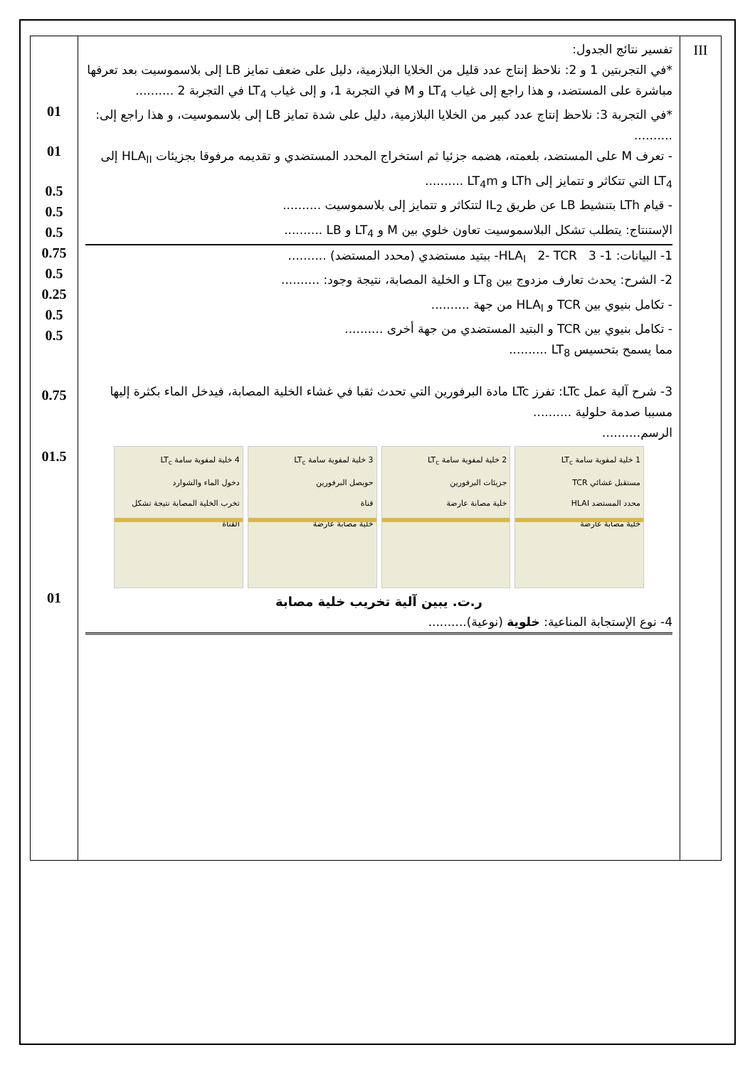| 01 01 0.5 0.5 0.5 0.75 0.5 0.25 0.5 0.5 0.75 01.5 01 | تفسير نتائج الجدول: *في التجربتين 1 و 2: نلاحظ إنتاج عدد قليل من الخلايا البلازمية، دليل على ضعف تمايز LB إلى بلاسموسيت بعد تعرفها مباشرة على المستضد، و هذا راجع إلى غياب LT<sub>4</sub> و M في التجربة 1، و إلى غياب LT<sub>4</sub> في التجربة 2 .......... *في التجربة 3: نلاحظ إنتاج عدد كبير من الخلايا البلازمية، دليل على شدة تمايز LB إلى بلاسموسيت، و هذا راجع إلى: .......... - تعرف M على المستضد، بلعمته، هضمه جزئيا ثم استخراج المحدد المستضدي و تقديمه مرفوقا بجزيئات HLA<sub>II</sub> إلى LT<sub>4</sub> التي تتكاثر و تتمايز إلى LTh و LT<sub>4</sub>m .......... - قيام LTh بتنشيط LB عن طريق IL<sub>2</sub> لتتكاثر و تتمايز إلى بلاسموسيت .......... الإستنتاج: يتطلب تشكل البلاسموسيت تعاون خلوي بين M و LT<sub>4</sub> و LB .......... 1- البيانات: 1- HLA<sub>I</sub> 2- TCR 3- ببتيد مستضدي (محدد المستضد) .......... 2- الشرح: يحدث تعارف مزدوج بين LT<sub>8</sub> و الخلية المصابة، نتيجة وجود: .......... - تكامل بنيوي بين TCR و HLA<sub>I</sub> من جهة .......... - تكامل بنيوي بين TCR و البتيد المستضدي من جهة أخرى .......... مما يسمح بتحسيس LT<sub>8</sub> .......... 3- شرح آلية عمل LTc: تفرز LTc مادة البرفورين التي تحدث ثقبا في غشاء الخلية المصابة، فيدخل الماء بكثرة إليها مسببا صدمة حلولية .......... الرسم.......... 4 خلية لمفوية سامة LT<sub>c</sub> دخول الماء والشوارد تخرب الخلية المصابة نتيجة تشكل القناة 3 خلية لمفوية سامة LT<sub>c</sub> حويصل البرفورين قناة خلية مصابة عارضة 2 خلية لمفوية سامة LT<sub>c</sub> جزيئات البرفورين خلية مصابة عارضة 1 خلية لمفوية سامة LT<sub>c</sub> مستقبل غشائي TCR محدد المستضد HLAI خلية مصابة عارضة ر.ت. يبين آلية تخريب خلية مصابة 4- نوع الإستجابة المناعية: خلوية (نوعية).......... | III |